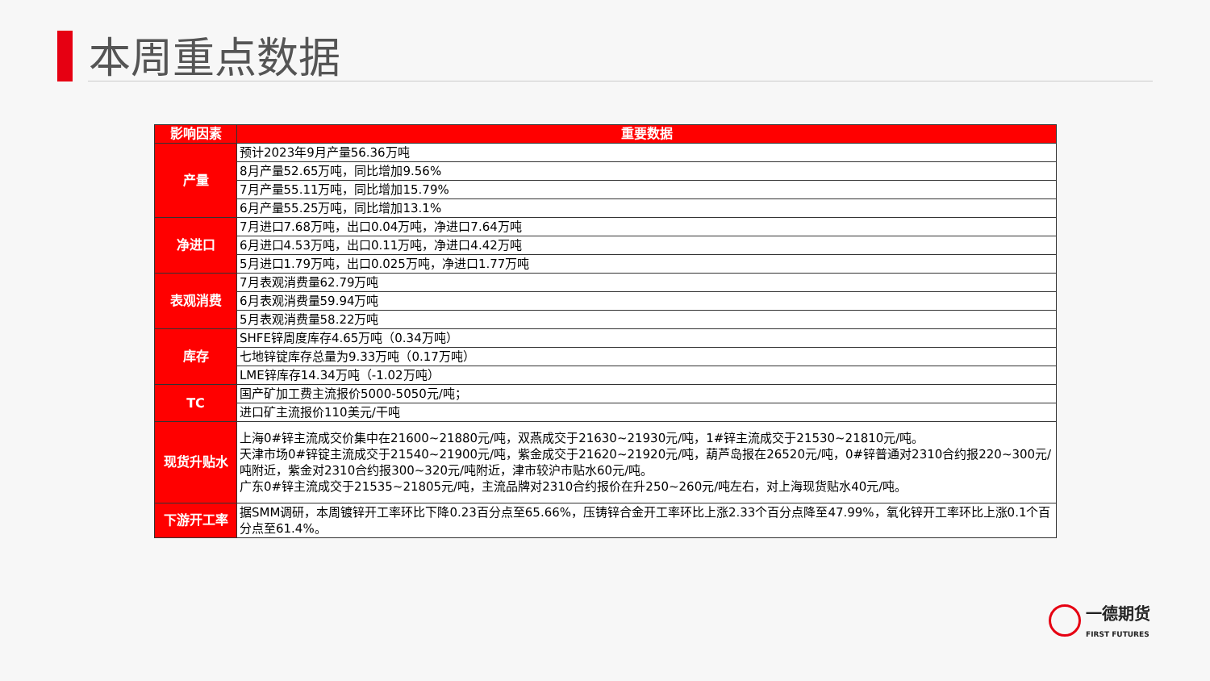本周重点数据
| 影响因素 | 重要数据 |
| --- | --- |
| 产量 | 预计2023年9月产量56.36万吨 |
| | 8月产量52.65万吨，同比增加9.56% |
| | 7月产量55.11万吨，同比增加15.79% |
| | 6月产量55.25万吨，同比增加13.1% |
| 净进口 | 7月进口7.68万吨，出口0.04万吨，净进口7.64万吨 |
| | 6月进口4.53万吨，出口0.11万吨，净进口4.42万吨 |
| | 5月进口1.79万吨，出口0.025万吨，净进口1.77万吨 |
| 表观消费 | 7月表观消费量62.79万吨 |
| | 6月表观消费量59.94万吨 |
| | 5月表观消费量58.22万吨 |
| 库存 | SHFE锌周度库存4.65万吨（0.34万吨） |
| | 七地锌锭库存总量为9.33万吨（0.17万吨） |
| | LME锌库存14.34万吨（-1.02万吨） |
| TC | 国产矿加工费主流报价5000-5050元/吨； |
| | 进口矿主流报价110美元/干吨 |
| 现货升贴水 | 上海0#锌主流成交价集中在21600~21880元/吨，双燕成交于21630~21930元/吨，1#锌主流成交于21530~21810元/吨。 天津市场0#锌锭主流成交于21540~21900元/吨，紫金成交于21620~21920元/吨，葫芦岛报在26520元/吨，0#锌普通对2310合约报220~300元/吨附近，紫金对2310合约报300~320元/吨附近，津市较沪市贴水60元/吨。 广东0#锌主流成交于21535~21805元/吨，主流品牌对2310合约报价在升250~260元/吨左右，对上海现货贴水40元/吨。 |
| 下游开工率 | 据SMM调研，本周镀锌开工率环比下降0.23百分点至65.66%，压铸锌合金开工率环比上涨2.33个百分点降至47.99%，氧化锌开工率环比上涨0.1个百分点至61.4%。 |
一德期货
FIRST FUTURES